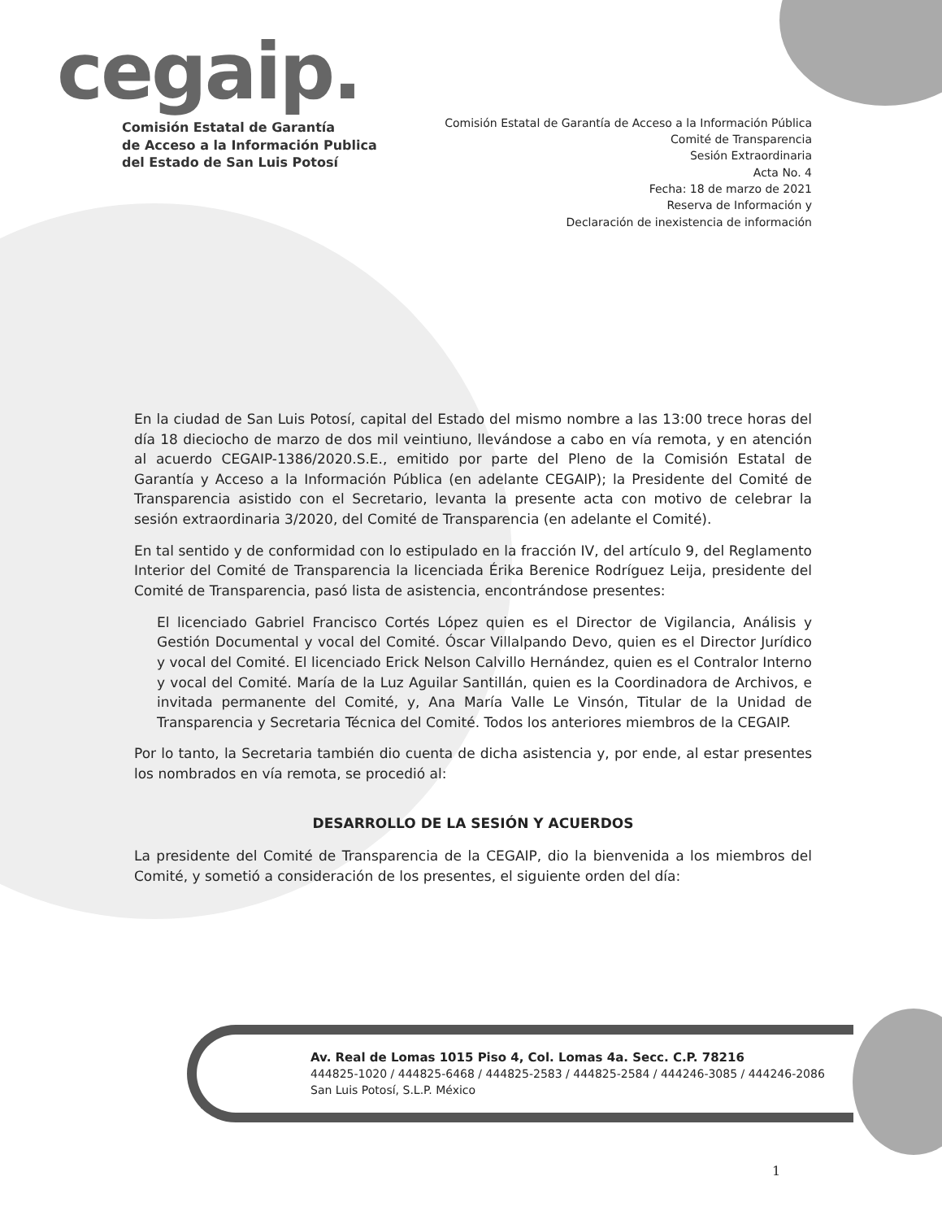cegaip.
Comisión Estatal de Garantía
de Acceso a la Información Publica
del Estado de San Luis Potosí
Comisión Estatal de Garantía de Acceso a la Información Pública
Comité de Transparencia
Sesión Extraordinaria
Acta No. 4
Fecha: 18 de marzo de 2021
Reserva de Información y
Declaración de inexistencia de información
En la ciudad de San Luis Potosí, capital del Estado del mismo nombre a las 13:00 trece horas del día 18 dieciocho de marzo de dos mil veintiuno, llevándose a cabo en vía remota, y en atención al acuerdo CEGAIP-1386/2020.S.E., emitido por parte del Pleno de la Comisión Estatal de Garantía y Acceso a la Información Pública (en adelante CEGAIP); la Presidente del Comité de Transparencia asistido con el Secretario, levanta la presente acta con motivo de celebrar la sesión extraordinaria 3/2020, del Comité de Transparencia (en adelante el Comité).
En tal sentido y de conformidad con lo estipulado en la fracción IV, del artículo 9, del Reglamento Interior del Comité de Transparencia la licenciada Érika Berenice Rodríguez Leija, presidente del Comité de Transparencia, pasó lista de asistencia, encontrándose presentes:
El licenciado Gabriel Francisco Cortés López quien es el Director de Vigilancia, Análisis y Gestión Documental y vocal del Comité. Óscar Villalpando Devo, quien es el Director Jurídico y vocal del Comité. El licenciado Erick Nelson Calvillo Hernández, quien es el Contralor Interno y vocal del Comité. María de la Luz Aguilar Santillán, quien es la Coordinadora de Archivos, e invitada permanente del Comité, y, Ana María Valle Le Vinsón, Titular de la Unidad de Transparencia y Secretaria Técnica del Comité. Todos los anteriores miembros de la CEGAIP.
Por lo tanto, la Secretaria también dio cuenta de dicha asistencia y, por ende, al estar presentes los nombrados en vía remota, se procedió al:
DESARROLLO DE LA SESIÓN Y ACUERDOS
La presidente del Comité de Transparencia de la CEGAIP, dio la bienvenida a los miembros del Comité, y sometió a consideración de los presentes, el siguiente orden del día:
Av. Real de Lomas 1015 Piso 4, Col. Lomas 4a. Secc. C.P. 78216
444825-1020 / 444825-6468 / 444825-2583 / 444825-2584 / 444246-3085 / 444246-2086
San Luis Potosí, S.L.P. México
1